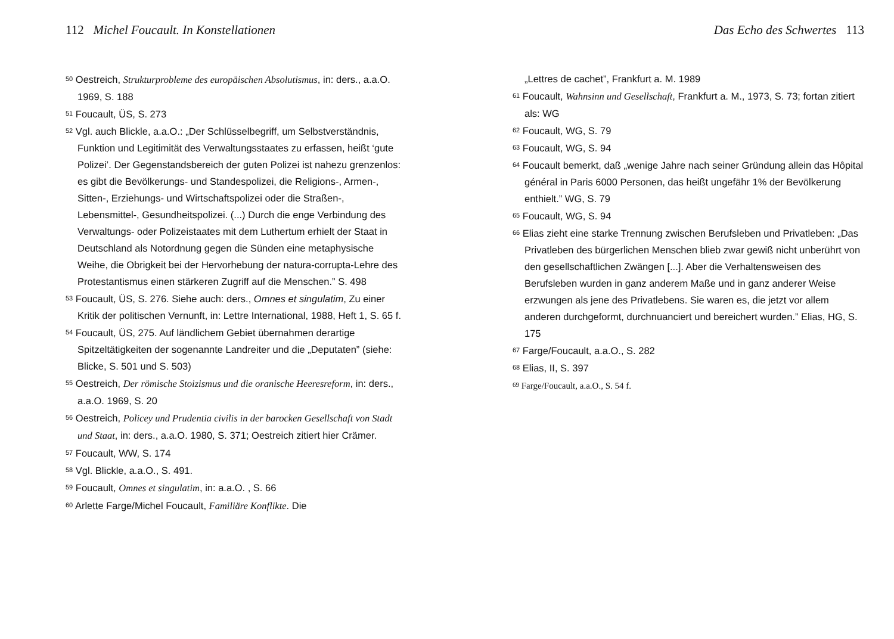112 Michel Foucault. In Konstellationen
<sup>50</sup> Oestreich, Strukturprobleme des europäischen Absolutismus, in: ders., a.a.O. 1969, S. 188
<sup>51</sup> Foucault, ÜS, S. 273
<sup>52</sup> Vgl. auch Blickle, a.a.O.: „Der Schlüsselbegriff, um Selbstverständnis, Funktion und Legitimität des Verwaltungsstaates zu erfassen, heißt ‘gute Polizei’. Der Gegenstandsbereich der guten Polizei ist nahezu grenzenlos: es gibt die Bevölkerungs- und Standespolizei, die Religions-, Armen-, Sitten-, Erziehungs- und Wirtschaftspolizei oder die Straßen-, Lebensmittel-, Gesundheitspolizei. (...) Durch die enge Verbindung des Verwaltungs- oder Polizeistaates mit dem Luthertum erhielt der Staat in Deutschland als Notordnung gegen die Sünden eine metaphysische Weihe, die Obrigkeit bei der Hervorhebung der natura-corrupta-Lehre des Protestantismus einen stärkeren Zugriff auf die Menschen.” S. 498
<sup>53</sup> Foucault, ÜS, S. 276. Siehe auch: ders., Omnes et singulatim, Zu einer Kritik der politischen Vernunft, in: Lettre International, 1988, Heft 1, S. 65 f.
<sup>54</sup> Foucault, ÜS, 275. Auf ländlichem Gebiet übernahmen derartige Spitzeltätigkeiten der sogenannte Landreiter und die „Deputaten” (siehe: Blicke, S. 501 und S. 503)
<sup>55</sup> Oestreich, Der römische Stoizismus und die oranische Heeresreform, in: ders., a.a.O. 1969, S. 20
<sup>56</sup> Oestreich, Policey und Prudentia civilis in der barocken Gesellschaft von Stadt und Staat, in: ders., a.a.O. 1980, S. 371; Oestreich zitiert hier Crämer.
<sup>57</sup> Foucault, WW, S. 174
<sup>58</sup> Vgl. Blickle, a.a.O., S. 491.
<sup>59</sup> Foucault, Omnes et singulatim, in: a.a.O. , S. 66
<sup>60</sup> Arlette Farge/Michel Foucault, Familiäre Konflikte. Die
Das Echo des Schwertes 113
„Lettres de cachet”, Frankfurt a. M. 1989
<sup>61</sup> Foucault, Wahnsinn und Gesellschaft, Frankfurt a. M., 1973, S. 73; fortan zitiert als: WG
<sup>62</sup> Foucault, WG, S. 79
<sup>63</sup> Foucault, WG, S. 94
<sup>64</sup> Foucault bemerkt, daß „wenige Jahre nach seiner Gründung allein das Hôpital général in Paris 6000 Personen, das heißt ungefähr 1% der Bevölkerung enthielt.” WG, S. 79
<sup>65</sup> Foucault, WG, S. 94
<sup>66</sup> Elias zieht eine starke Trennung zwischen Berufsleben und Privatleben: „Das Privatleben des bürgerlichen Menschen blieb zwar gewiß nicht unberührt von den gesellschaftlichen Zwängen [...]. Aber die Verhaltensweisen des Berufsleben wurden in ganz anderem Maße und in ganz anderer Weise erzwungen als jene des Privatlebens. Sie waren es, die jetzt vor allem anderen durchgeformt, durchnuanciert und bereichert wurden.” Elias, HG, S. 175
<sup>67</sup> Farge/Foucault, a.a.O., S. 282
<sup>68</sup> Elias, II, S. 397
<sup>69</sup> Farge/Foucault, a.a.O., S. 54 f.